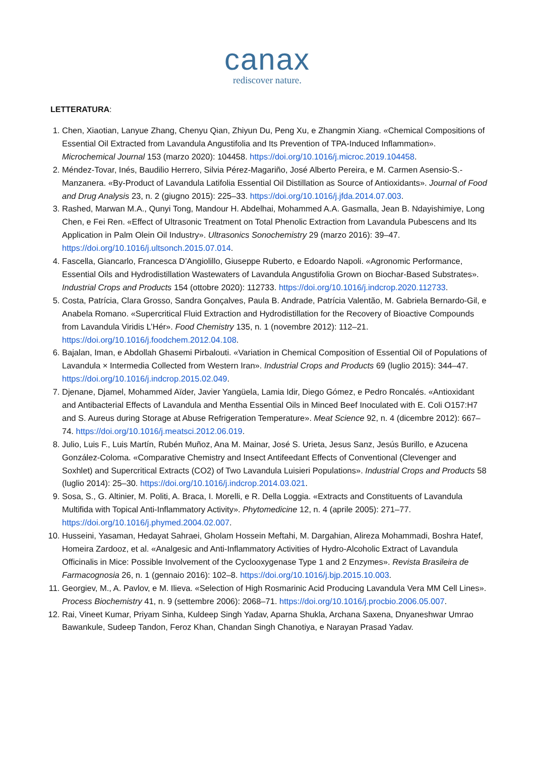canax
rediscover nature.
LETTERATURA:
1. Chen, Xiaotian, Lanyue Zhang, Chenyu Qian, Zhiyun Du, Peng Xu, e Zhangmin Xiang. «Chemical Compositions of Essential Oil Extracted from Lavandula Angustifolia and Its Prevention of TPA-Induced Inflammation». Microchemical Journal 153 (marzo 2020): 104458. https://doi.org/10.1016/j.microc.2019.104458.
2. Méndez-Tovar, Inés, Baudilio Herrero, Silvia Pérez-Magariño, José Alberto Pereira, e M. Carmen Asensio-S.-Manzanera. «By-Product of Lavandula Latifolia Essential Oil Distillation as Source of Antioxidants». Journal of Food and Drug Analysis 23, n. 2 (giugno 2015): 225–33. https://doi.org/10.1016/j.jfda.2014.07.003.
3. Rashed, Marwan M.A., Qunyi Tong, Mandour H. Abdelhai, Mohammed A.A. Gasmalla, Jean B. Ndayishimiye, Long Chen, e Fei Ren. «Effect of Ultrasonic Treatment on Total Phenolic Extraction from Lavandula Pubescens and Its Application in Palm Olein Oil Industry». Ultrasonics Sonochemistry 29 (marzo 2016): 39–47. https://doi.org/10.1016/j.ultsonch.2015.07.014.
4. Fascella, Giancarlo, Francesca D’Angiolillo, Giuseppe Ruberto, e Edoardo Napoli. «Agronomic Performance, Essential Oils and Hydrodistillation Wastewaters of Lavandula Angustifolia Grown on Biochar-Based Substrates». Industrial Crops and Products 154 (ottobre 2020): 112733. https://doi.org/10.1016/j.indcrop.2020.112733.
5. Costa, Patrícia, Clara Grosso, Sandra Gonçalves, Paula B. Andrade, Patrícia Valentão, M. Gabriela Bernardo-Gil, e Anabela Romano. «Supercritical Fluid Extraction and Hydrodistillation for the Recovery of Bioactive Compounds from Lavandula Viridis L’Hér». Food Chemistry 135, n. 1 (novembre 2012): 112–21. https://doi.org/10.1016/j.foodchem.2012.04.108.
6. Bajalan, Iman, e Abdollah Ghasemi Pirbalouti. «Variation in Chemical Composition of Essential Oil of Populations of Lavandula × Intermedia Collected from Western Iran». Industrial Crops and Products 69 (luglio 2015): 344–47. https://doi.org/10.1016/j.indcrop.2015.02.049.
7. Djenane, Djamel, Mohammed Aïder, Javier Yangüela, Lamia Idir, Diego Gómez, e Pedro Roncalés. «Antioxidant and Antibacterial Effects of Lavandula and Mentha Essential Oils in Minced Beef Inoculated with E. Coli O157:H7 and S. Aureus during Storage at Abuse Refrigeration Temperature». Meat Science 92, n. 4 (dicembre 2012): 667–74. https://doi.org/10.1016/j.meatsci.2012.06.019.
8. Julio, Luis F., Luis Martín, Rubén Muñoz, Ana M. Mainar, José S. Urieta, Jesus Sanz, Jesús Burillo, e Azucena González-Coloma. «Comparative Chemistry and Insect Antifeedant Effects of Conventional (Clevenger and Soxhlet) and Supercritical Extracts (CO2) of Two Lavandula Luisieri Populations». Industrial Crops and Products 58 (luglio 2014): 25–30. https://doi.org/10.1016/j.indcrop.2014.03.021.
9. Sosa, S., G. Altinier, M. Politi, A. Braca, I. Morelli, e R. Della Loggia. «Extracts and Constituents of Lavandula Multifida with Topical Anti-Inflammatory Activity». Phytomedicine 12, n. 4 (aprile 2005): 271–77. https://doi.org/10.1016/j.phymed.2004.02.007.
10. Husseini, Yasaman, Hedayat Sahraei, Gholam Hossein Meftahi, M. Dargahian, Alireza Mohammadi, Boshra Hatef, Homeira Zardooz, et al. «Analgesic and Anti-Inflammatory Activities of Hydro-Alcoholic Extract of Lavandula Officinalis in Mice: Possible Involvement of the Cyclooxygenase Type 1 and 2 Enzymes». Revista Brasileira de Farmacognosia 26, n. 1 (gennaio 2016): 102–8. https://doi.org/10.1016/j.bjp.2015.10.003.
11. Georgiev, M., A. Pavlov, e M. Ilieva. «Selection of High Rosmarinic Acid Producing Lavandula Vera MM Cell Lines». Process Biochemistry 41, n. 9 (settembre 2006): 2068–71. https://doi.org/10.1016/j.procbio.2006.05.007.
12. Rai, Vineet Kumar, Priyam Sinha, Kuldeep Singh Yadav, Aparna Shukla, Archana Saxena, Dnyaneshwar Umrao Bawankule, Sudeep Tandon, Feroz Khan, Chandan Singh Chanotiya, e Narayan Prasad Yadav.